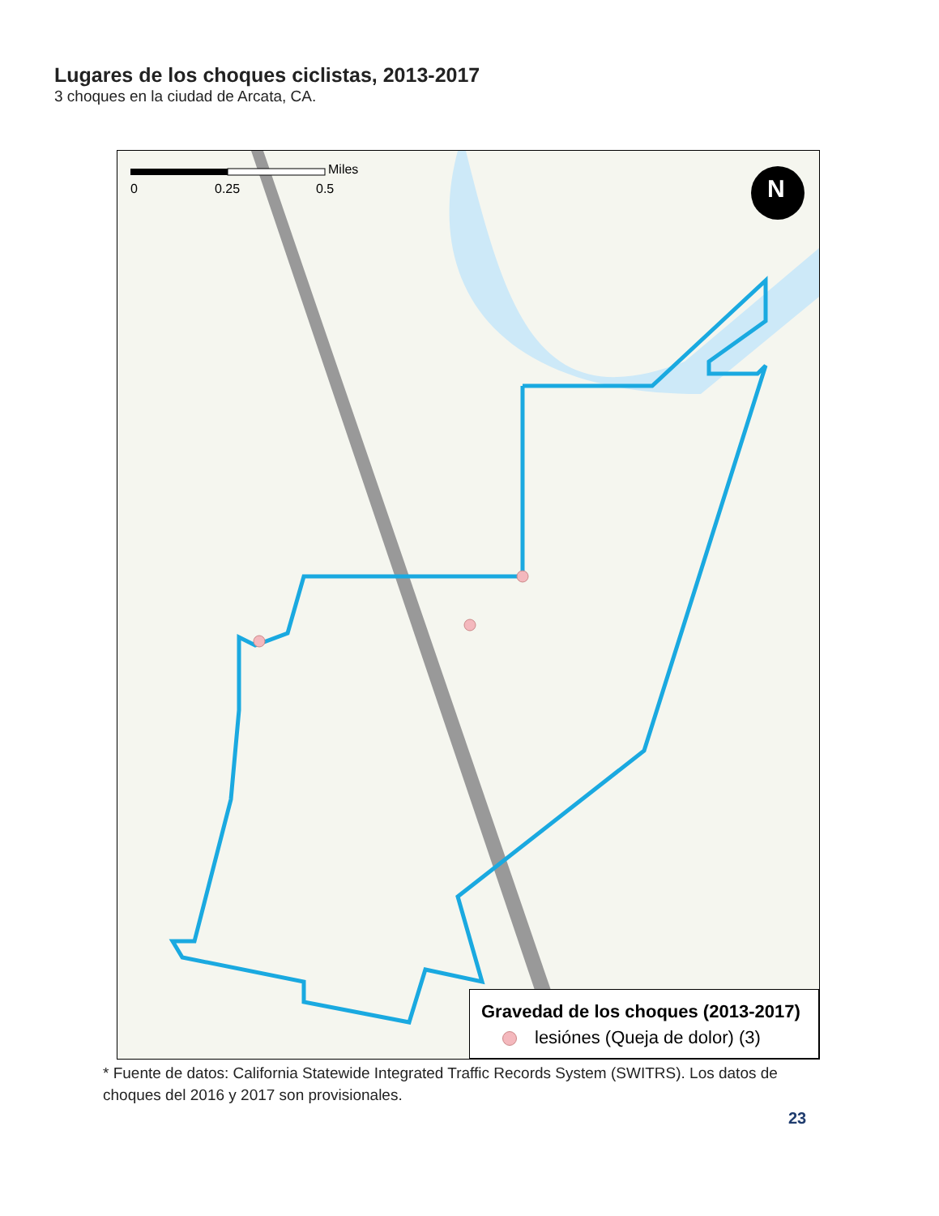Lugares de los choques ciclistas, 2013-2017
3 choques en la ciudad de Arcata, CA.
Miles
0 0.25 0.5 N
Gravedad de los choques (2013-2017)
lesiónes (Queja de dolor) (3)
* Fuente de datos: California Statewide Integrated Traffic Records System (SWITRS). Los datos de choques del 2016 y 2017 son provisionales.
23